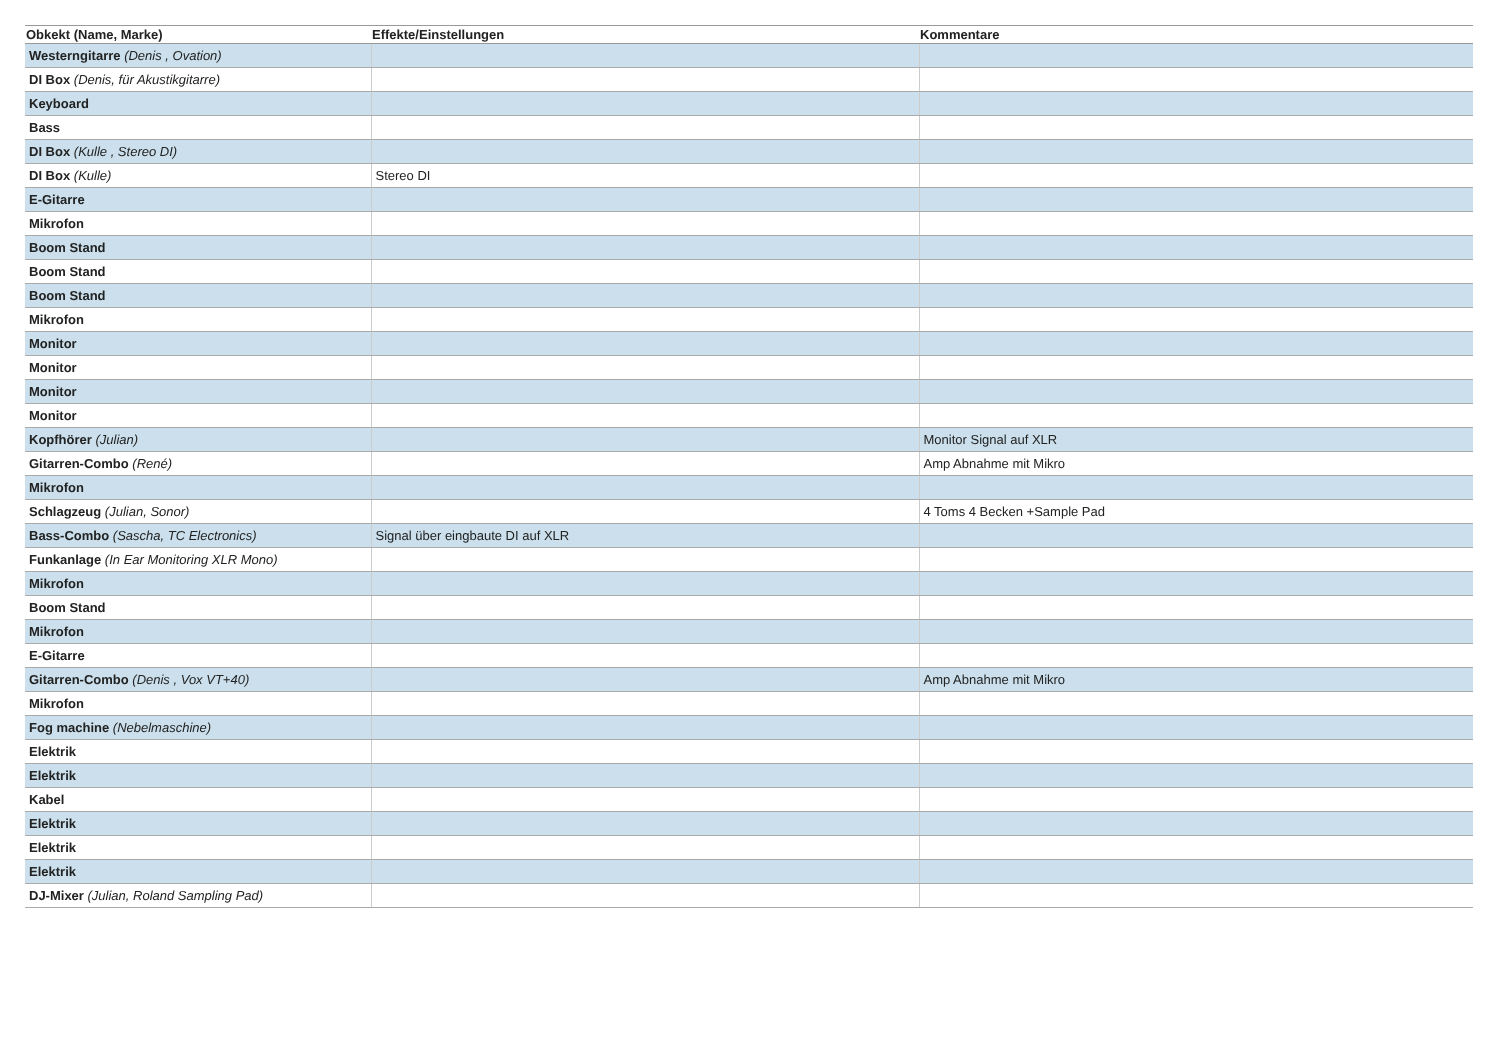| Obkekt (Name, Marke) | Effekte/Einstellungen | Kommentare |
| --- | --- | --- |
| Westerngitarre (Denis , Ovation) | | |
| DI Box (Denis, für Akustikgitarre) | | |
| Keyboard | | |
| Bass | | |
| DI Box (Kulle , Stereo DI) | | |
| DI Box (Kulle) | Stereo DI | |
| E-Gitarre | | |
| Mikrofon | | |
| Boom Stand | | |
| Boom Stand | | |
| Boom Stand | | |
| Mikrofon | | |
| Monitor | | |
| Monitor | | |
| Monitor | | |
| Monitor | | |
| Kopfhörer (Julian) | | Monitor Signal auf XLR |
| Gitarren-Combo (René) | | Amp Abnahme mit Mikro |
| Mikrofon | | |
| Schlagzeug (Julian, Sonor) | | 4 Toms 4 Becken +Sample Pad |
| Bass-Combo (Sascha, TC Electronics) | Signal über eingbaute DI auf XLR | |
| Funkanlage (In Ear Monitoring XLR Mono) | | |
| Mikrofon | | |
| Boom Stand | | |
| Mikrofon | | |
| E-Gitarre | | |
| Gitarren-Combo (Denis , Vox VT+40) | | Amp Abnahme mit Mikro |
| Mikrofon | | |
| Fog machine (Nebelmaschine) | | |
| Elektrik | | |
| Elektrik | | |
| Kabel | | |
| Elektrik | | |
| Elektrik | | |
| Elektrik | | |
| DJ-Mixer (Julian, Roland Sampling Pad) | | |